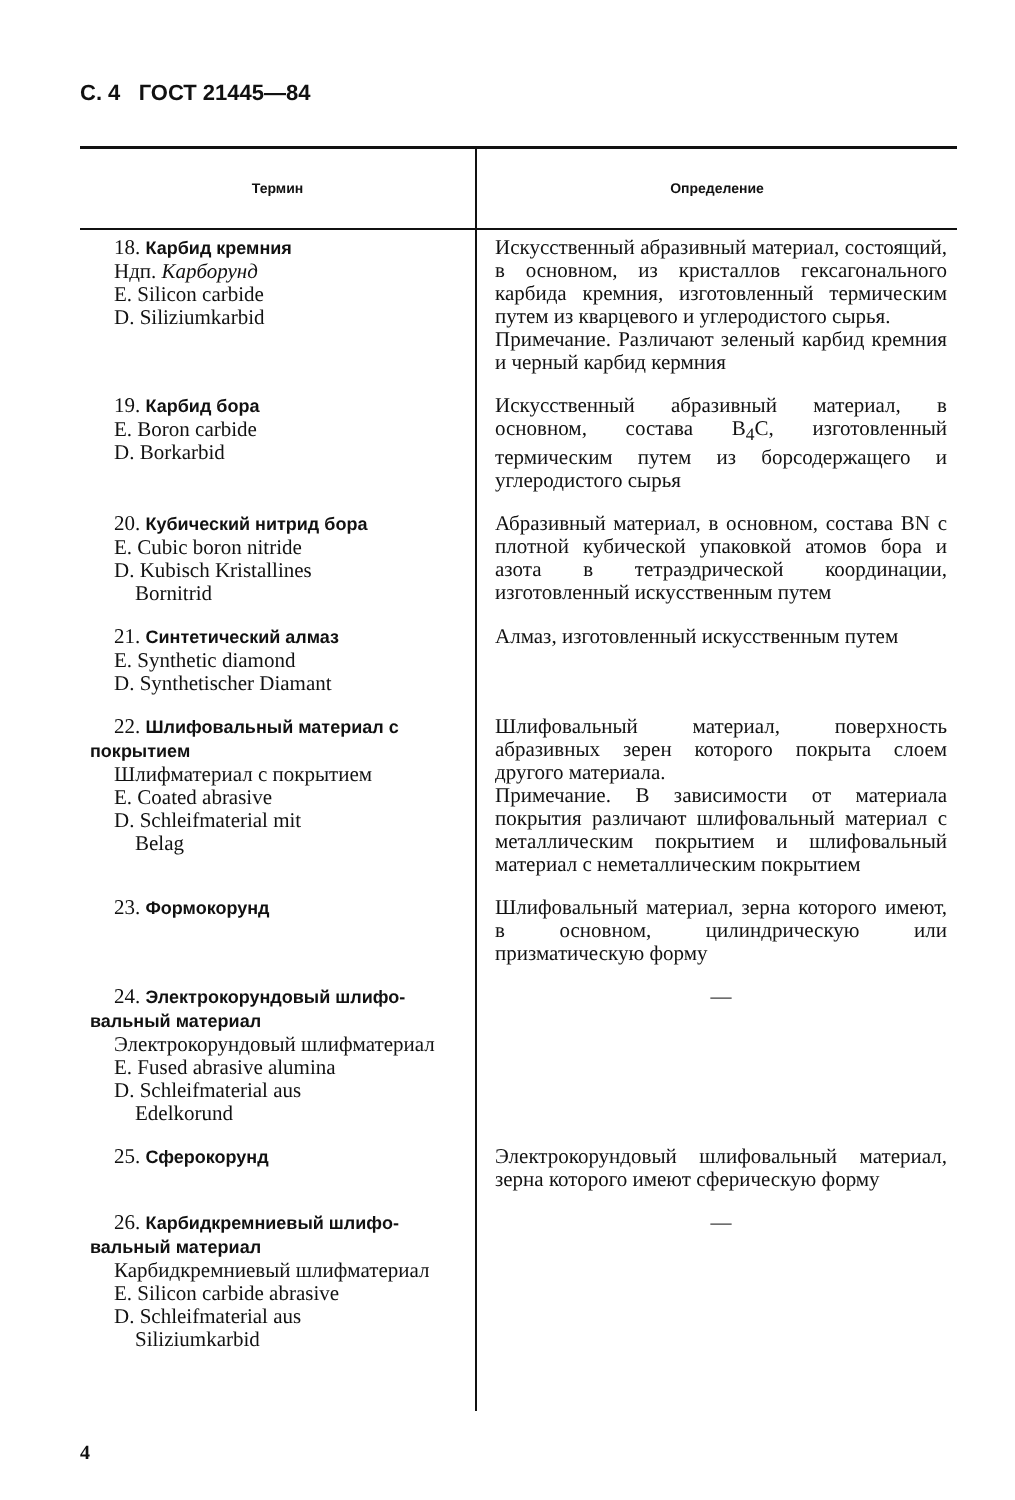С. 4 ГОСТ 21445—84
| Термин | Определение |
| --- | --- |
| 18. Карбид кремния Ндп. Карборунд E. Silicon carbide D. Siliziumkarbid | Искусственный абразивный материал, состоящий, в основном, из кристаллов гексагонального карбида кремния, изготовленный термическим путем из кварцевого и углеродистого сырья. Примечание. Различают зеленый карбид кремния и черный карбид кермния |
| 19. Карбид бора E. Boron carbide D. Borkarbid | Искусственный абразивный материал, в основном, состава B<sub>4</sub>C, изготовленный термическим путем из борсодержащего и углеродистого сырья |
| 20. Кубический нитрид бора E. Cubic boron nitride D. Kubisch Kristallines Bornitrid | Абразивный материал, в основном, состава BN с плотной кубической упаковкой атомов бора и азота в тетраэдрической координации, изготовленный искусственным путем |
| 21. Синтетический алмаз E. Synthetic diamond D. Synthetischer Diamant | Алмаз, изготовленный искусственным путем |
| 22. Шлифовальный материал с покрытием Шлифматериал с покрытием E. Coated abrasive D. Schleifmaterial mit Belag | Шлифовальный материал, поверхность абразивных зерен которого покрыта слоем другого материала. Примечание. В зависимости от материала покрытия различают шлифовальный материал с металлическим покрытием и шлифовальный материал с неметаллическим покрытием |
| 23. Формокорунд | Шлифовальный материал, зерна которого имеют, в основном, цилиндрическую или призматическую форму |
| 24. Электрокорундовый шлифо- вальный материал Электрокорундовый шлифматериал E. Fused abrasive alumina D. Schleifmaterial aus Edelkorund | — |
| 25. Сферокорунд | Электрокорундовый шлифовальный материал, зерна которого имеют сферическую форму |
| 26. Карбидкремниевый шлифо- вальный материал Карбидкремниевый шлифматериал E. Silicon carbide abrasive D. Schleifmaterial aus Siliziumkarbid | — |
4